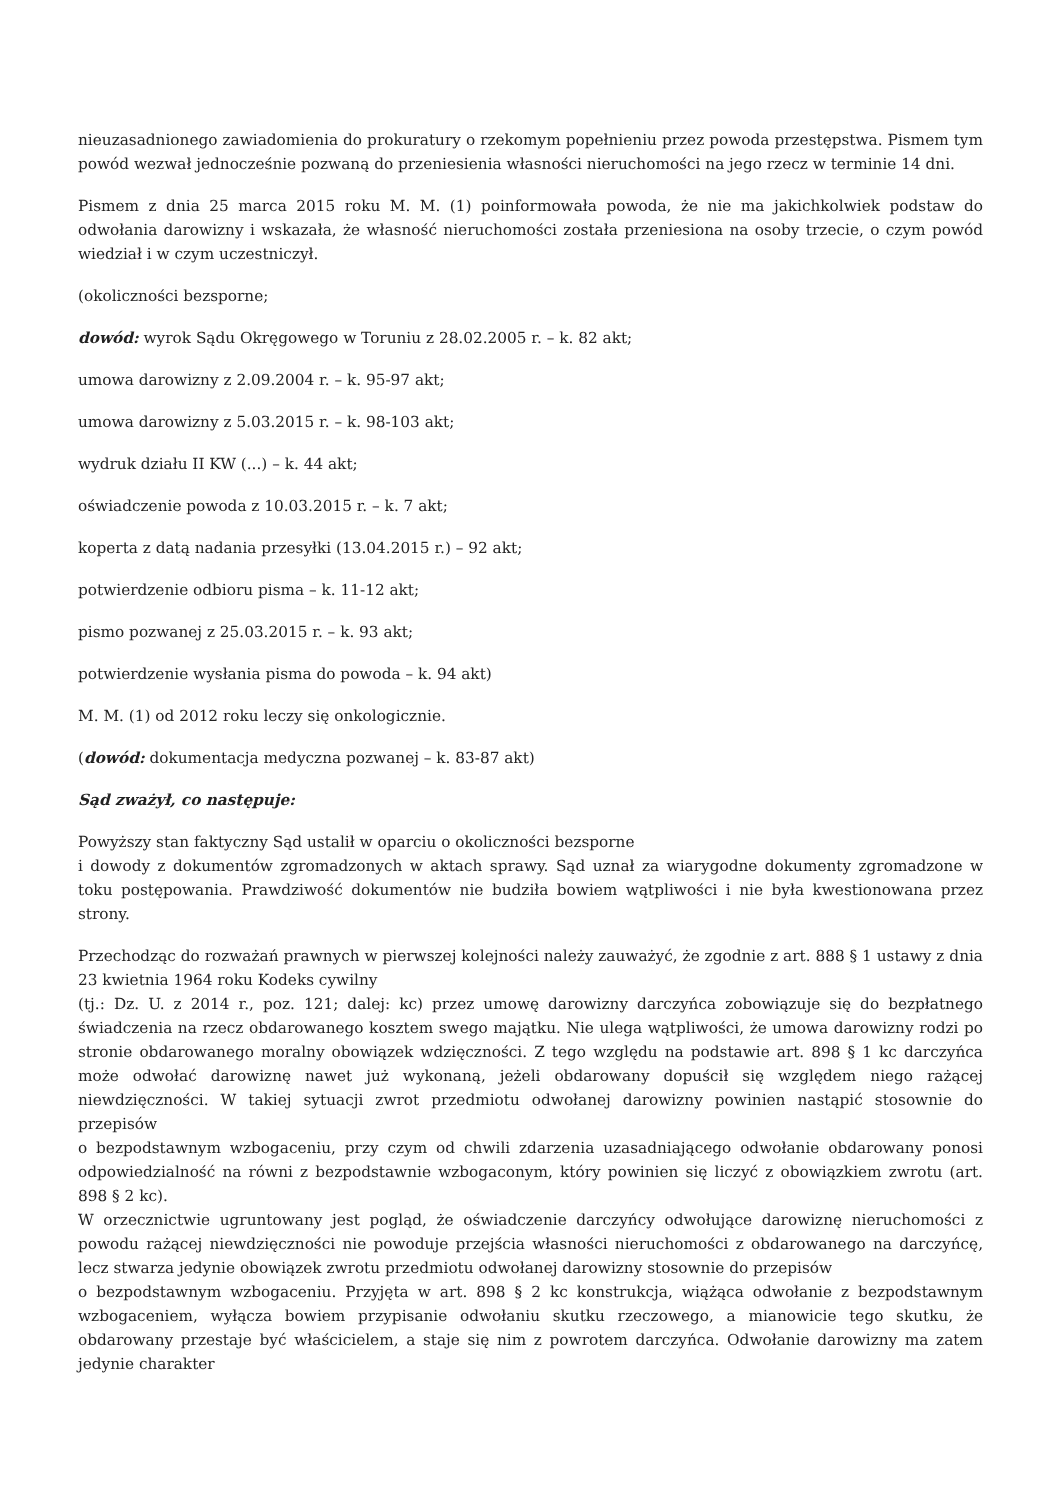nieuzasadnionego zawiadomienia do prokuratury o rzekomym popełnieniu przez powoda przestępstwa. Pismem tym powód wezwał jednocześnie pozwaną do przeniesienia własności nieruchomości na jego rzecz w terminie 14 dni.
Pismem z dnia 25 marca 2015 roku M. M. (1) poinformowała powoda, że nie ma jakichkolwiek podstaw do odwołania darowizny i wskazała, że własność nieruchomości została przeniesiona na osoby trzecie, o czym powód wiedział i w czym uczestniczył.
(okoliczności bezsporne;
dowód: wyrok Sądu Okręgowego w Toruniu z 28.02.2005 r. – k. 82 akt;
umowa darowizny z 2.09.2004 r. – k. 95-97 akt;
umowa darowizny z 5.03.2015 r. – k. 98-103 akt;
wydruk działu II KW (...) – k. 44 akt;
oświadczenie powoda z 10.03.2015 r. – k. 7 akt;
koperta z datą nadania przesyłki (13.04.2015 r.) – 92 akt;
potwierdzenie odbioru pisma – k. 11-12 akt;
pismo pozwanej z 25.03.2015 r. – k. 93 akt;
potwierdzenie wysłania pisma do powoda – k. 94 akt)
M. M. (1) od 2012 roku leczy się onkologicznie.
(dowód: dokumentacja medyczna pozwanej – k. 83-87 akt)
Sąd zważył, co następuje:
Powyższy stan faktyczny Sąd ustalił w oparciu o okoliczności bezsporne
i dowody z dokumentów zgromadzonych w aktach sprawy. Sąd uznał za wiarygodne dokumenty zgromadzone w toku postępowania. Prawdziwość dokumentów nie budziła bowiem wątpliwości i nie była kwestionowana przez strony.
Przechodząc do rozważań prawnych w pierwszej kolejności należy zauważyć, że zgodnie z art. 888 § 1 ustawy z dnia 23 kwietnia 1964 roku Kodeks cywilny
(tj.: Dz. U. z 2014 r., poz. 121; dalej: kc) przez umowę darowizny darczyńca zobowiązuje się do bezpłatnego świadczenia na rzecz obdarowanego kosztem swego majątku. Nie ulega wątpliwości, że umowa darowizny rodzi po stronie obdarowanego moralny obowiązek wdzięczności. Z tego względu na podstawie art. 898 § 1 kc darczyńca może odwołać darowiznę nawet już wykonaną, jeżeli obdarowany dopuścił się względem niego rażącej niewdzięczności. W takiej sytuacji zwrot przedmiotu odwołanej darowizny powinien nastąpić stosownie do przepisów
o bezpodstawnym wzbogaceniu, przy czym od chwili zdarzenia uzasadniającego odwołanie obdarowany ponosi odpowiedzialność na równi z bezpodstawnie wzbogaconym, który powinien się liczyć z obowiązkiem zwrotu (art. 898 § 2 kc).
W orzecznictwie ugruntowany jest pogląd, że oświadczenie darczyńcy odwołujące darowiznę nieruchomości z powodu rażącej niewdzięczności nie powoduje przejścia własności nieruchomości z obdarowanego na darczyńcę, lecz stwarza jedynie obowiązek zwrotu przedmiotu odwołanej darowizny stosownie do przepisów
o bezpodstawnym wzbogaceniu. Przyjęta w art. 898 § 2 kc konstrukcja, wiążąca odwołanie z bezpodstawnym wzbogaceniem, wyłącza bowiem przypisanie odwołaniu skutku rzeczowego, a mianowicie tego skutku, że obdarowany przestaje być właścicielem, a staje się nim z powrotem darczyńca. Odwołanie darowizny ma zatem jedynie charakter